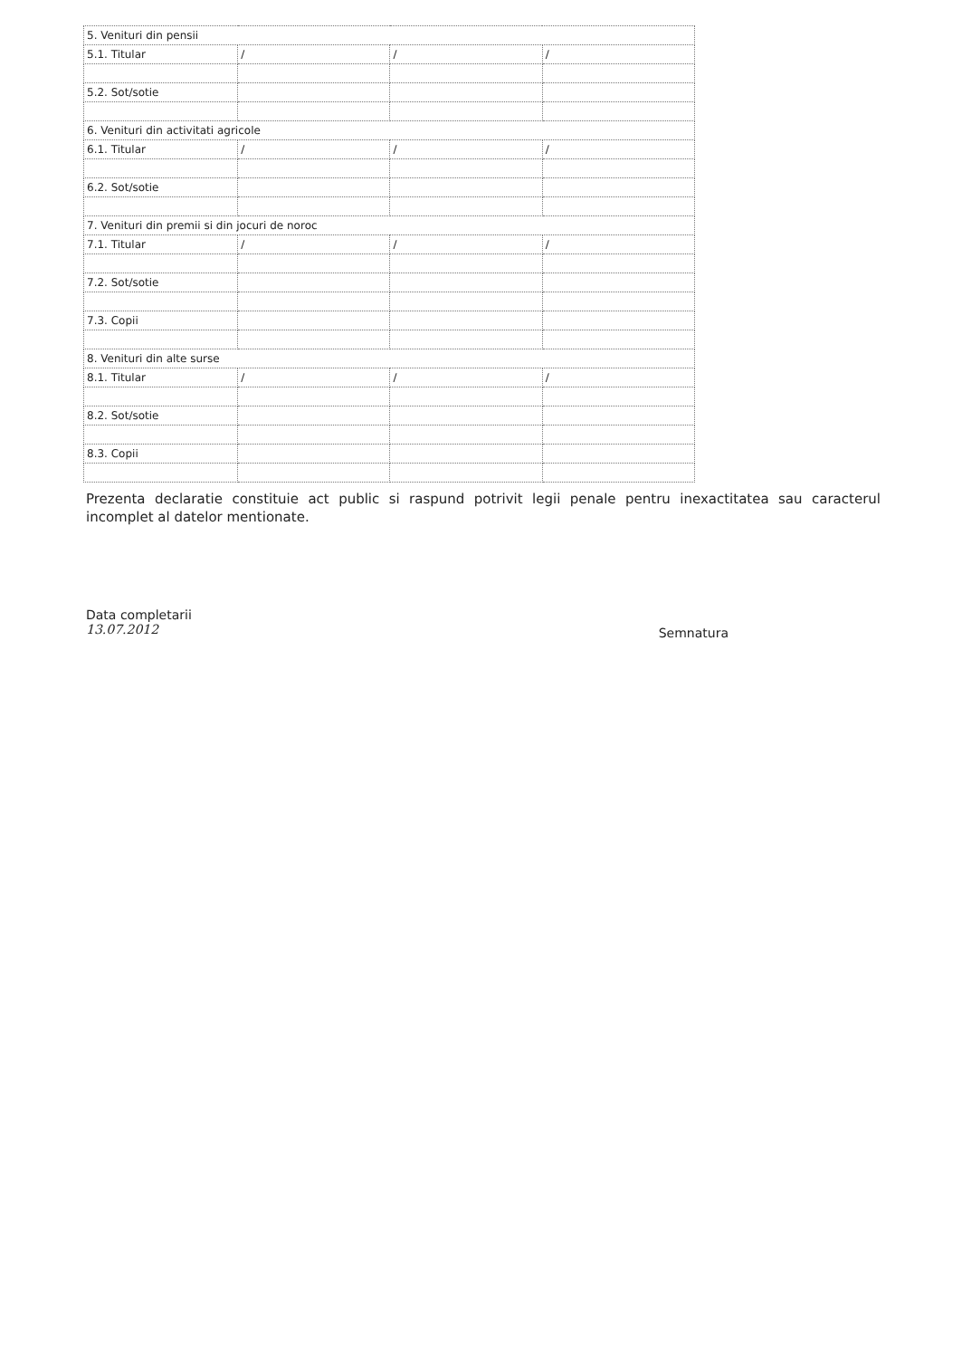| 5. Venituri din pensii | | | |
| 5.1. Titular | / | / | / |
| 5.2. Sot/sotie | | | |
| 6. Venituri din activitati agricole | | | |
| 6.1. Titular | / | / | / |
| 6.2. Sot/sotie | | | |
| 7. Venituri din premii si din jocuri de noroc | | | |
| 7.1. Titular | / | / | / |
| 7.2. Sot/sotie | | | |
| 7.3. Copii | | | |
| 8. Venituri din alte surse | | | |
| 8.1. Titular | / | / | / |
| 8.2. Sot/sotie | | | |
| 8.3. Copii | | | |
Prezenta declaratie constituie act public si raspund potrivit legii penale pentru inexactitatea sau caracterul incomplet al datelor mentionate.
Data completarii
13.07.2012
Semnatura